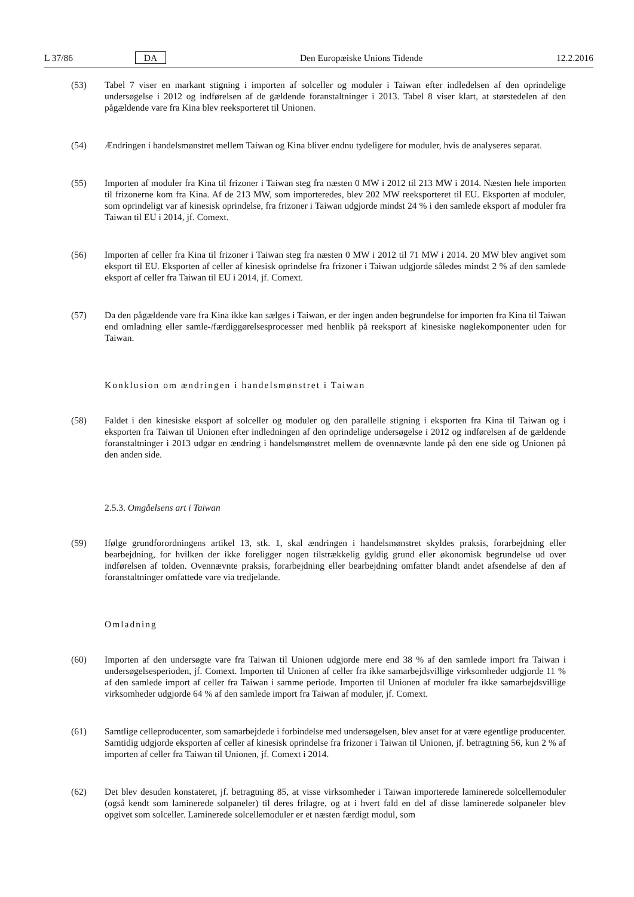L 37/86 DA Den Europæiske Unions Tidende 12.2.2016
(53) Tabel 7 viser en markant stigning i importen af solceller og moduler i Taiwan efter indledelsen af den oprindelige undersøgelse i 2012 og indførelsen af de gældende foranstaltninger i 2013. Tabel 8 viser klart, at størstedelen af den pågældende vare fra Kina blev reeksporteret til Unionen.
(54) Ændringen i handelsmønstret mellem Taiwan og Kina bliver endnu tydeligere for moduler, hvis de analyseres separat.
(55) Importen af moduler fra Kina til frizoner i Taiwan steg fra næsten 0 MW i 2012 til 213 MW i 2014. Næsten hele importen til frizonerne kom fra Kina. Af de 213 MW, som importeredes, blev 202 MW reeksporteret til EU. Eksporten af moduler, som oprindeligt var af kinesisk oprindelse, fra frizoner i Taiwan udgjorde mindst 24 % i den samlede eksport af moduler fra Taiwan til EU i 2014, jf. Comext.
(56) Importen af celler fra Kina til frizoner i Taiwan steg fra næsten 0 MW i 2012 til 71 MW i 2014. 20 MW blev angivet som eksport til EU. Eksporten af celler af kinesisk oprindelse fra frizoner i Taiwan udgjorde således mindst 2 % af den samlede eksport af celler fra Taiwan til EU i 2014, jf. Comext.
(57) Da den pågældende vare fra Kina ikke kan sælges i Taiwan, er der ingen anden begrundelse for importen fra Kina til Taiwan end omladning eller samle-/færdiggørelsesprocesser med henblik på reeksport af kinesiske nøglekomponenter uden for Taiwan.
Konklusion om ændringen i handelsmønstret i Taiwan
(58) Faldet i den kinesiske eksport af solceller og moduler og den parallelle stigning i eksporten fra Kina til Taiwan og i eksporten fra Taiwan til Unionen efter indledningen af den oprindelige undersøgelse i 2012 og indførelsen af de gældende foranstaltninger i 2013 udgør en ændring i handelsmønstret mellem de ovennævnte lande på den ene side og Unionen på den anden side.
2.5.3. Omgåelsens art i Taiwan
(59) Ifølge grundforordningens artikel 13, stk. 1, skal ændringen i handelsmønstret skyldes praksis, forarbejdning eller bearbejdning, for hvilken der ikke foreligger nogen tilstrækkelig gyldig grund eller økonomisk begrundelse ud over indførelsen af tolden. Ovennævnte praksis, forarbejdning eller bearbejdning omfatter blandt andet afsendelse af den af foranstaltninger omfattede vare via tredjelande.
Omladning
(60) Importen af den undersøgte vare fra Taiwan til Unionen udgjorde mere end 38 % af den samlede import fra Taiwan i undersøgelsesperioden, jf. Comext. Importen til Unionen af celler fra ikke samarbejdsvillige virksomheder udgjorde 11 % af den samlede import af celler fra Taiwan i samme periode. Importen til Unionen af moduler fra ikke samarbejdsvillige virksomheder udgjorde 64 % af den samlede import fra Taiwan af moduler, jf. Comext.
(61) Samtlige celleproducenter, som samarbejdede i forbindelse med undersøgelsen, blev anset for at være egentlige producenter. Samtidig udgjorde eksporten af celler af kinesisk oprindelse fra frizoner i Taiwan til Unionen, jf. betragtning 56, kun 2 % af importen af celler fra Taiwan til Unionen, jf. Comext i 2014.
(62) Det blev desuden konstateret, jf. betragtning 85, at visse virksomheder i Taiwan importerede laminerede solcellemoduler (også kendt som laminerede solpaneler) til deres frilagre, og at i hvert fald en del af disse laminerede solpaneler blev opgivet som solceller. Laminerede solcellemoduler er et næsten færdigt modul, som